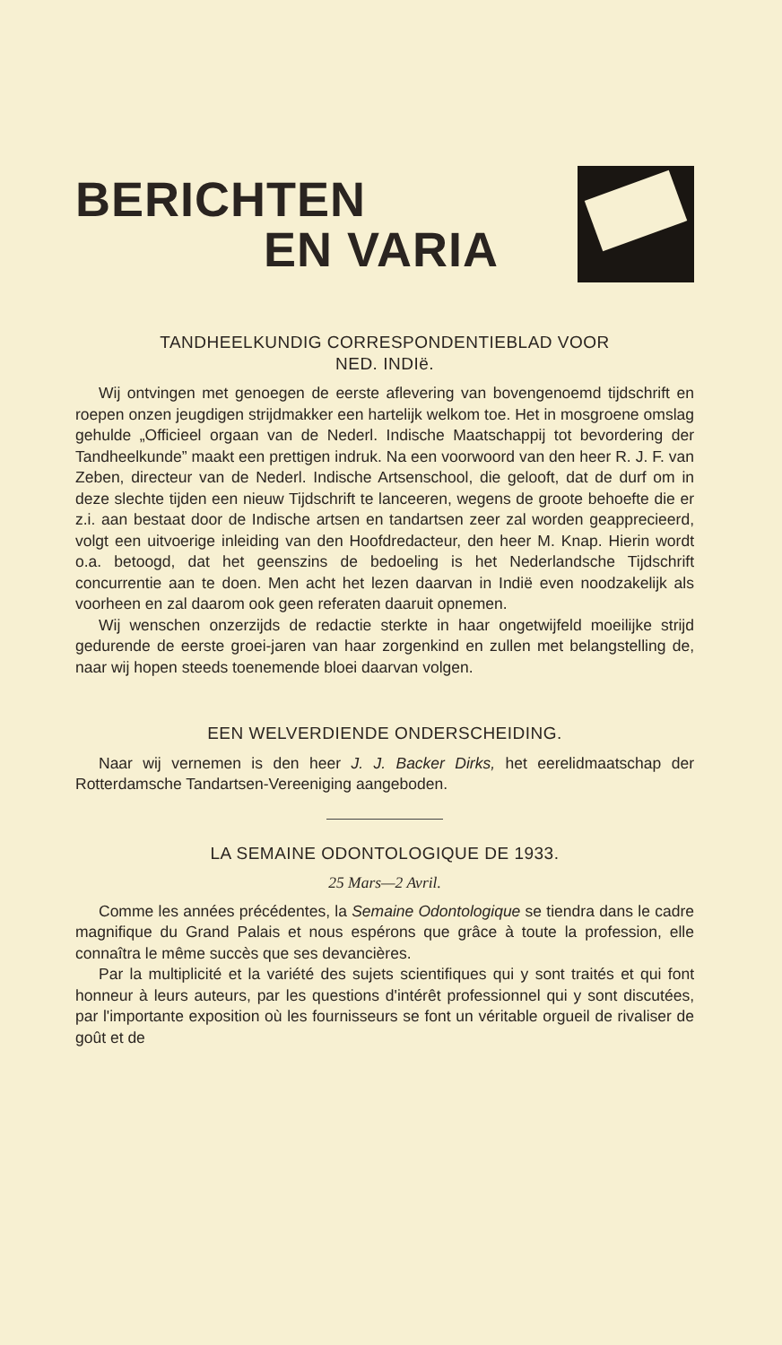BERICHTEN
EN VARIA
TANDHEELKUNDIG CORRESPONDENTIEBLAD VOOR
NED. INDIë.
Wij ontvingen met genoegen de eerste aflevering van bovengenoemd tijdschrift en roepen onzen jeugdigen strijdmakker een hartelijk welkom toe. Het in mosgroene omslag gehulde „Officieel orgaan van de Nederl. Indische Maatschappij tot bevordering der Tandheelkunde” maakt een prettigen indruk. Na een voorwoord van den heer R. J. F. van Zeben, directeur van de Nederl. Indische Artsenschool, die gelooft, dat de durf om in deze slechte tijden een nieuw Tijdschrift te lanceeren, wegens de groote behoefte die er z.i. aan bestaat door de Indische artsen en tandartsen zeer zal worden geapprecieerd, volgt een uitvoerige inleiding van den Hoofdredacteur, den heer M. Knap. Hierin wordt o.a. betoogd, dat het geenszins de bedoeling is het Nederlandsche Tijdschrift concurrentie aan te doen. Men acht het lezen daarvan in Indië even noodzakelijk als voorheen en zal daarom ook geen referaten daaruit opnemen.
Wij wenschen onzerzijds de redactie sterkte in haar ongetwijfeld moeilijke strijd gedurende de eerste groei-jaren van haar zorgenkind en zullen met belangstelling de, naar wij hopen steeds toenemende bloei daarvan volgen.
EEN WELVERDIENDE ONDERSCHEIDING.
Naar wij vernemen is den heer J. J. Backer Dirks, het eerelidmaatschap der Rotterdamsche Tandartsen-Vereeniging aangeboden.
LA SEMAINE ODONTOLOGIQUE DE 1933.
25 Mars—2 Avril.
Comme les années précédentes, la Semaine Odontologique se tiendra dans le cadre magnifique du Grand Palais et nous espérons que grâce à toute la profession, elle connaîtra le même succès que ses devancières.
Par la multiplicité et la variété des sujets scientifiques qui y sont traités et qui font honneur à leurs auteurs, par les questions d'intérêt professionnel qui y sont discutées, par l'importante exposition où les fournisseurs se font un véritable orgueil de rivaliser de goût et de